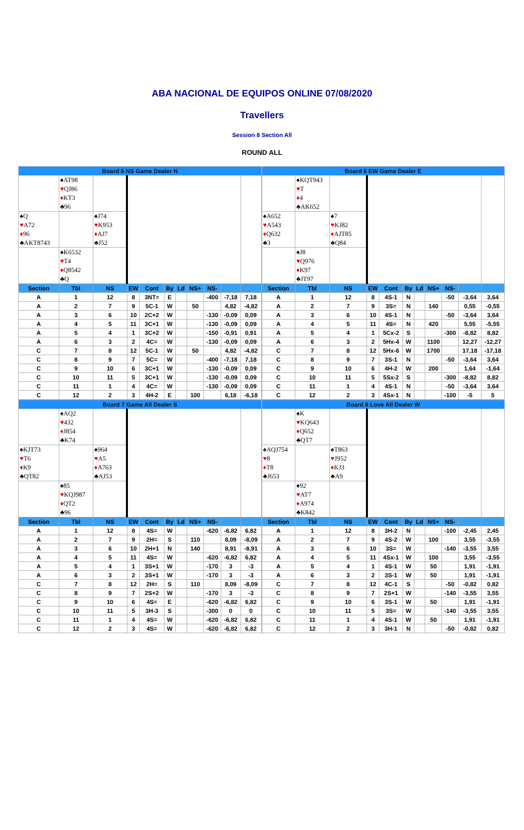ABA NACIONAL DE EQUIPOS ONLINE 07/08/2020
Travellers
Session 8 Section All
ROUND ALL
| / Board 5 NS Game Dealer N / / / / / / / / / / / / / ♠AT98 ♥ QJ86 ♦ KT3 ♣96 / / / / / / / / / / / ♠Q ♥ A72 ♦ 96 ♣AKT8743 / / ♠J74 ♥ K953 ♦ AJ7 ♣J52 / / / / / / / / / / / ♠K6532 ♥ T4 ♦ Q8542 ♣Q / / / / / / / / / / / Section / Tbl / NS / EW / Cont / By / Ld / NS+ / NS- / / / / A / 1 / 12 / 8 / 3NT= / E / / / -400 / -7,18 / 7,18 / / A / 2 / 7 / 9 / 5C-1 / W / / 50 / / 4,82 / -4,82 / / A / 3 / 6 / 10 / 2C+2 / W / / / -130 / -0,09 / 0,09 / / A / 4 / 5 / 11 / 3C+1 / W / / / -130 / -0,09 / 0,09 / / A / 5 / 4 / 1 / 3C+2 / W / / / -150 / -0,91 / 0,91 / / A / 6 / 3 / 2 / 4C= / W / / / -130 / -0,09 / 0,09 / / C / 7 / 8 / 12 / 5C-1 / W / / 50 / / 4,82 / -4,82 / / C / 8 / 9 / 7 / 5C= / W / / / -400 / -7,18 / 7,18 / / C / 9 / 10 / 6 / 3C+1 / W / / / -130 / -0,09 / 0,09 / / C / 10 / 11 / 5 / 3C+1 / W / / / -130 / -0,09 / 0,09 / / C / 11 / 1 / 4 / 4C= / W / / / -130 / -0,09 / 0,09 / / C / 12 / 2 / 3 / 4H-2 / E / / 100 / / 6,18 / -6,18 / | / Board 6 EW Game Dealer E / / / / / / / / / / / / / ♠KQT943 ♥ T ♦ 4 ♣AK652 / / / / / / / / / / / ♠A652 ♥ A543 ♦ Q632 ♣3 / / ♠7 ♥ KJ82 ♦ AJT85 ♣Q84 / / / / / / / / / / / ♠J8 ♥ Q976 ♦ K97 ♣JT97 / / / / / / / / / / / Section / Tbl / NS / EW / Cont / By / Ld / NS+ / NS- / / / / A / 1 / 12 / 8 / 4S-1 / N / / / -50 / -3,64 / 3,64 / / A / 2 / 7 / 9 / 3S= / N / / 140 / / 0,55 / -0,55 / / A / 3 / 6 / 10 / 4S-1 / N / / / -50 / -3,64 / 3,64 / / A / 4 / 5 / 11 / 4S= / N / / 420 / / 5,55 / -5,55 / / A / 5 / 4 / 1 / 5Cx-2 / S / / / -300 / -8,82 / 8,82 / / A / 6 / 3 / 2 / 5Hx-4 / W / / 1100 / / 12,27 / -12,27 / / C / 7 / 8 / 12 / 5Hx-6 / W / / 1700 / / 17,18 / -17,18 / / C / 8 / 9 / 7 / 3S-1 / N / / / -50 / -3,64 / 3,64 / / C / 9 / 10 / 6 / 4H-2 / W / / 200 / / 1,64 / -1,64 / / C / 10 / 11 / 5 / 5Sx-2 / S / / / -300 / -8,82 / 8,82 / / C / 11 / 1 / 4 / 4S-1 / N / / / -50 / -3,64 / 3,64 / / C / 12 / 2 / 3 / 4Sx-1 / N / / / -100 / -5 / 5 / |
| / Board 7 Game All Dealer S / / / / / / / / / / / / / ♠AQ2 ♥ 432 ♦ J854 ♣K74 / / / / / / / / / / / ♠KJT73 ♥ T6 ♦ K9 ♣QT82 / / ♠964 ♥ A5 ♦ A763 ♣AJ53 / / / / / / / / / / / ♠85 ♥ KQJ987 ♦ QT2 ♣96 / / / / / / / / / / / Section / Tbl / NS / EW / Cont / By / Ld / NS+ / NS- / / / / A / 1 / 12 / 8 / 4S= / W / / / -620 / -6,82 / 6,82 / / A / 2 / 7 / 9 / 2H= / S / / 110 / / 8,09 / -8,09 / / A / 3 / 6 / 10 / 2H+1 / N / / 140 / / 8,91 / -8,91 / / A / 4 / 5 / 11 / 4S= / W / / / -620 / -6,82 / 6,82 / / A / 5 / 4 / 1 / 3S+1 / W / / / -170 / 3 / -3 / / A / 6 / 3 / 2 / 3S+1 / W / / / -170 / 3 / -3 / / C / 7 / 8 / 12 / 2H= / S / / 110 / / 8,09 / -8,09 / / C / 8 / 9 / 7 / 2S+2 / W / / / -170 / 3 / -3 / / C / 9 / 10 / 6 / 4S= / E / / / -620 / -6,82 / 6,82 / / C / 10 / 11 / 5 / 3H-3 / S / / / -300 / 0 / 0 / / C / 11 / 1 / 4 / 4S= / W / / / -620 / -6,82 / 6,82 / / C / 12 / 2 / 3 / 4S= / W / / / -620 / -6,82 / 6,82 / | / Board 8 Love All Dealer W / / / / / / / / / / / / / ♠K ♥ KQ643 ♦ Q652 ♣QT7 / / / / / / / / / / / ♠AQJ754 ♥ 8 ♦ T8 ♣J653 / / ♠T863 ♥ J952 ♦ KJ3 ♣A9 / / / / / / / / / / / ♠92 ♥ AT7 ♦ A974 ♣K842 / / / / / / / / / / / Section / Tbl / NS / EW / Cont / By / Ld / NS+ / NS- / / / / A / 1 / 12 / 8 / 3H-2 / N / / / -100 / -2,45 / 2,45 / / A / 2 / 7 / 9 / 4S-2 / W / / 100 / / 3,55 / -3,55 / / A / 3 / 6 / 10 / 3S= / W / / / -140 / -3,55 / 3,55 / / A / 4 / 5 / 11 / 4Sx-1 / W / / 100 / / 3,55 / -3,55 / / A / 5 / 4 / 1 / 4S-1 / W / / 50 / / 1,91 / -1,91 / / A / 6 / 3 / 2 / 3S-1 / W / / 50 / / 1,91 / -1,91 / / C / 7 / 8 / 12 / 4C-1 / S / / / -50 / -0,82 / 0,82 / / C / 8 / 9 / 7 / 2S+1 / W / / / -140 / -3,55 / 3,55 / / C / 9 / 10 / 6 / 3S-1 / W / / 50 / / 1,91 / -1,91 / / C / 10 / 11 / 5 / 3S= / W / / / -140 / -3,55 / 3,55 / / C / 11 / 1 / 4 / 4S-1 / W / / 50 / / 1,91 / -1,91 / / C / 12 / 2 / 3 / 3H-1 / N / / / -50 / -0,82 / 0,82 / |